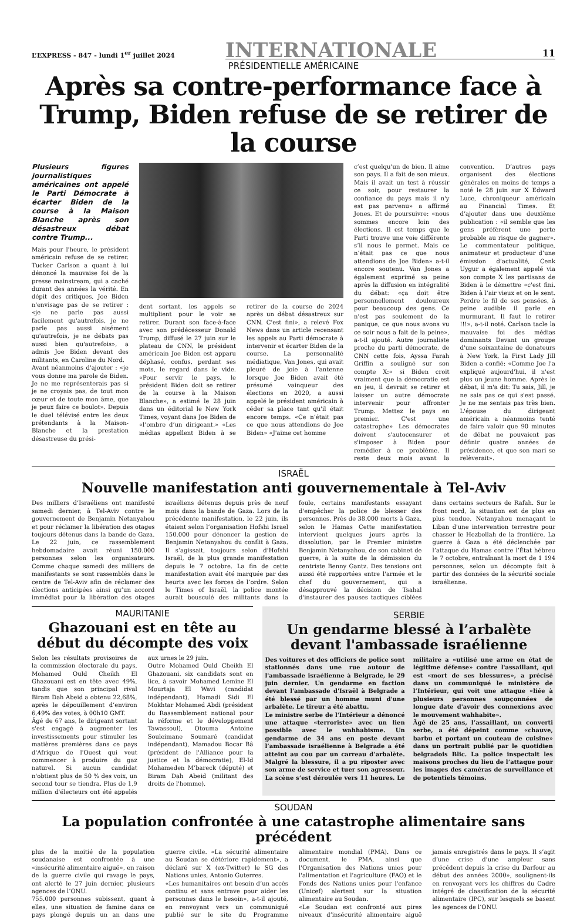L’EXPRESS - 847 - lundi 1<sup>er</sup> juillet 2024
INTERNATIONALE
11
PRÉSIDENTIELLE AMÉRICAINE
Après sa contre-performance face à Trump, Biden refuse de se retirer de la course
Plusieurs figures journalistiques américaines ont appelé le Parti Démocrate à écarter Biden de la course à la Maison Blanche après son désastreux débat contre Trump...
Mais pour l'heure, le président américain refuse de se retirer. Tucker Carlson a quant à lui dénoncé la mauvaise foi de la presse mainstream, qui a caché durant des années la vérité. En dépit des critiques, Joe Biden n'envisage pas de se retirer : «je ne parle pas aussi facilement qu'autrefois, je ne parle pas aussi aisément qu'autrefois, je ne débats pas aussi bien qu'autrefois», a admis Joe Biden devant des militants, en Caroline du Nord.
Avant néanmoins d'ajouter : «je vous donne ma parole de Biden. Je ne me représenterais pas si je ne croyais pas, de tout mon cœur et de toute mon âme, que je peux faire ce boulot». Depuis le duel télévisé entre les deux prétendants à la Maison-Blanche et la prestation désastreuse du prési-
dent sortant, les appels se multiplient pour le voir se retirer. Durant son face-à-face avec son prédécesseur Donald Trump, diffusé le 27 juin sur le plateau de CNN, le président américain Joe Biden est apparu déphasé, confus, perdant ses mots, le regard dans le vide. «Pour servir le pays, le président Biden doit se retirer de la course à la Maison Blanche», a estimé le 28 juin dans un éditorial le New York Times, voyant dans Joe Biden de «l’ombre d’un dirigeant.» «Les médias appellent Biden à se retirer de la course de 2024 après un débat désastreux sur CNN. C'est fini», a relevé Fox News dans un article recensant les appels au Parti démocrate à intervenir et écarter Biden de la course. La personnalité médiatique, Van Jones, qui avait pleuré de joie à l’antenne lorsque Joe Biden avait été présumé vainqueur des élections en 2020, a aussi appelé le président américain à céder sa place tant qu'il était encore temps. «Ce n’était pas ce que nous attendions de Joe Biden» «J'aime cet homme
c’est quelqu’un de bien. Il aime son pays. Il a fait de son mieux. Mais il avait un test à réussir ce soir, pour restaurer la confiance du pays mais il n'y est pas parvenu» a affirmé Jones. Et de poursuivre: «nous sommes encore loin des élections. Il est temps que le Parti trouve une voie différente s’il nous le permet. Mais ce n’était pas ce que nous attendions de Joe Biden» a-t-il encore soutenu. Van Jones a également exprimé sa peine après la diffusion en intégralité du débat: «ça doit être personnellement douloureux pour beaucoup des gens. Ce n'est pas seulement de la panique, ce que nous avons vu ce soir nous a fait de la peine», a-t-il ajouté. Autre journaliste proche du parti démocrate, de CNN cette fois, Ayssa Farah Griffin a souligné sur son compte X:« si Biden croit vraiment que la démocratie est en jeu, il devrait se retirer et laisser un autre démocrate intervenir pour affronter Trump. Mettez le pays en premier. C'est une catastrophe» Les démocrates doivent s'autocensurer et s'imposer à Biden pour remédier à ce problème. Il reste deux mois avant la convention. D’autres pays organisent des élections générales en moins de temps a noté le 28 juin sur X Edward Luce, chroniqueur américain au Financial Times. Et d’ajouter dans une deuxième publication : «il semble que les gens préfèrent une perte probable au risque de gagner». Le commentateur politique, animateur et producteur d’une émission d’actualité, Cenk Uygur a également appelé via son compte X les partisans de Biden à le démettre «c'est fini. Biden à l’air vieux et on le sent. Perdre le fil de ses pensées, à peine audible il parle en murmurant. Il faut le retirer !!!», a-t-il noté. Carlson tacle la mauvaise foi des médias dominants Devant un groupe d'une soixantaine de donateurs à New York, la First Lady Jill Biden a confié: «Comme Joe l'a expliqué aujourd'hui, il n'est plus un jeune homme. Après le débat, il m'a dit: Tu sais, Jill, je ne sais pas ce qui s'est passé. Je ne me sentais pas très bien. L'épouse du dirigeant américain a néanmoins tenté de faire valoir que 90 minutes de débat ne pouvaient pas définir quatre années de présidence, et que son mari se relèverait».
ISRAËL
Nouvelle manifestation anti gouvernementale à Tel-Aviv
Des milliers d’Israéliens ont manifesté samedi dernier, à Tel-Aviv contre le gouvernement de Benjamin Netanyahou et pour réclamer la libération des otages toujours détenus dans la bande de Gaza. Le 22 juin, ce rassemblement hebdomadaire avait réuni 150.000 personnes selon les organisateurs. Comme chaque samedi des milliers de manifestants se sont rassemblés dans le centre de Tel-Aviv afin de réclamer des élections anticipées ainsi qu’un accord immédiat pour la libération des otages israéliens détenus depuis près de neuf mois dans la bande de Gaza. Lors de la précédente manifestation, le 22 juin, ils étaient selon l’organisation Hofshi Israel 150.000 pour dénoncer la gestion de Benjamin Netanyahou du conflit à Gaza. Il s’agissait, toujours selon d’Hofshi Israël, de la plus grande manifestation depuis le 7 octobre. La fin de cette manifestation avait été marquée par des heurts avec les forces de l’ordre. Selon le Times of Israël, la police montée aurait bousculé des militants dans la foule, certains manifestants essayant d'empêcher la police de blesser des personnes. Près de 38.000 morts à Gaza, selon le Hamas Cette manifestation intervient quelques jours après la dissolution, par le Premier ministre Benjamin Netanyahou, de son cabinet de guerre, à la suite de la démission du centriste Benny Gantz. Des tensions ont aussi été rapportées entre l'armée et le chef du gouvernement, qui a désapprouvé la décision de Tsahal d'instaurer des pauses tactiques ciblées dans certains secteurs de Rafah. Sur le front nord, la situation est de plus en plus tendue, Netanyahou menaçant le Liban d'une intervention terrestre pour chasser le Hezbollah de la frontière. La guerre à Gaza a été déclenchée par l’attaque du Hamas contre l’État hébreu le 7 octobre, entraînant la mort de 1 194 personnes, selon un décompte fait à partir des données de la sécurité sociale israélienne.
MAURITANIE
Ghazouani est en tête au début du décompte des voix
Selon les résultats provisoires de la commission électorale du pays, Mohamed Ould Cheikh El Ghazouani est en tête avec 49%, tandis que son principal rival Biram Dah Abeid a obtenu 22,68%, après le dépouillement d’environ 6,49% des votes, à 00h10 GMT.
Âgé de 67 ans, le dirigeant sortant s'est engagé à augmenter les investissements pour stimuler les matières premières dans ce pays d'Afrique de l'Ouest qui veut commencer à produire du gaz naturel. Si aucun candidat n'obtient plus de 50 % des voix, un second tour se tiendra. Plus de 1,9 million d'électeurs ont été appelés aux urnes le 29 juin.
Outre Mohamed Ould Cheikh El Ghazouani, six candidats sont en lice, à savoir Mohamed Lemine El Mourtaja El Wavi (candidat indépendant), Hamadi Sidi El Mokhtar Mohamed Abdi (président du Rassemblement national pour la réforme et le développement Tawassoul), Otouma Antoine Souleimane Soumaré (candidat indépendant), Mamadou Bocar Bâ (président de l'Alliance pour la justice et la démocratie), El-Id Mohameden M’bareck (député) et Biram Dah Abeid (militant des droits de l'homme).
SERBIE
Un gendarme blessé à l’arbalète devant l'ambassade israélienne
Des voitures et des officiers de police sont stationnés dans une rue autour de l'ambassade israélienne à Belgrade, le 29 juin dernier. Un gendarme en faction devant l'ambassade d'Israël à Belgrade a été blessé par un homme muni d'une arbalète. Le tireur a été abattu.
Le ministre serbe de l'Intérieur a dénoncé une attaque «terroriste» avec un lien possible avec le wahhabisme. Un gendarme de 34 ans en poste devant l’ambassade israélienne à Belgrade a été atteint au cou par un carreau d’arbalète. Malgré la blessure, il a pu riposter avec son arme de service et tuer son agresseur. La scène s’est déroulée vers 11 heures. Le militaire a «utilisé une arme en état de légitime défense» contre l'assaillant, qui est «mort de ses blessures», a précisé dans un communiqué le ministère de l’Intérieur, qui voit une attaque «liée à plusieurs personnes soupçonnées de longue date d'avoir des connexions avec le mouvement wahhabite».
Âgé de 25 ans, l’assaillant, un converti serbe, a été dépeint comme «chauve, barbu et portant un couteau de cuisine» dans un portrait publié par le quotidien belgradois Blic. La police inspectait les maisons proches du lieu de l’attaque pour les images des caméras de surveillance et de potentiels témoins.
SOUDAN
La population confrontée à une catastrophe alimentaire sans précédent
plus de la moitié de la population soudanaise est confrontée à une «insécurité alimentaire aiguë», en raison de la guerre civile qui ravage le pays, ont alerté le 27 juin dernier, plusieurs agences de l’ONU.
755.000 personnes subissent, quant à elles, une situation de famine dans ce pays plongé depuis un an dans une guerre civile. «La sécurité alimentaire au Soudan se détériore rapidement», a déclaré sur X (ex-Twitter) le SG des Nations unies, Antonio Guterres.
«Les humanitaires ont besoin d’un accès continu et sans entrave pour aider les personnes dans le besoin», a-t-il ajouté, en renvoyant vers un communiqué publié sur le site du Programme alimentaire mondial (PMA). Dans ce document, le PMA, ainsi que l'Organisation des Nations unies pour l'alimentation et l'agriculture (FAO) et le Fonds des Nations unies pour l'enfance (Unicef) alertent sur la situation alimentaire au Soudan.
«Le Soudan est confronté aux pires niveaux d’insécurité alimentaire aiguë jamais enregistrés dans le pays. Il s’agit d’une crise d’une ampleur sans précédent depuis la crise du Darfour au début des années 2000», soulignent-ils en renvoyant vers les chiffres du Cadre intégré de classification de la sécurité alimentaire (IPC), sur lesquels se basent les agences de l’ONU.